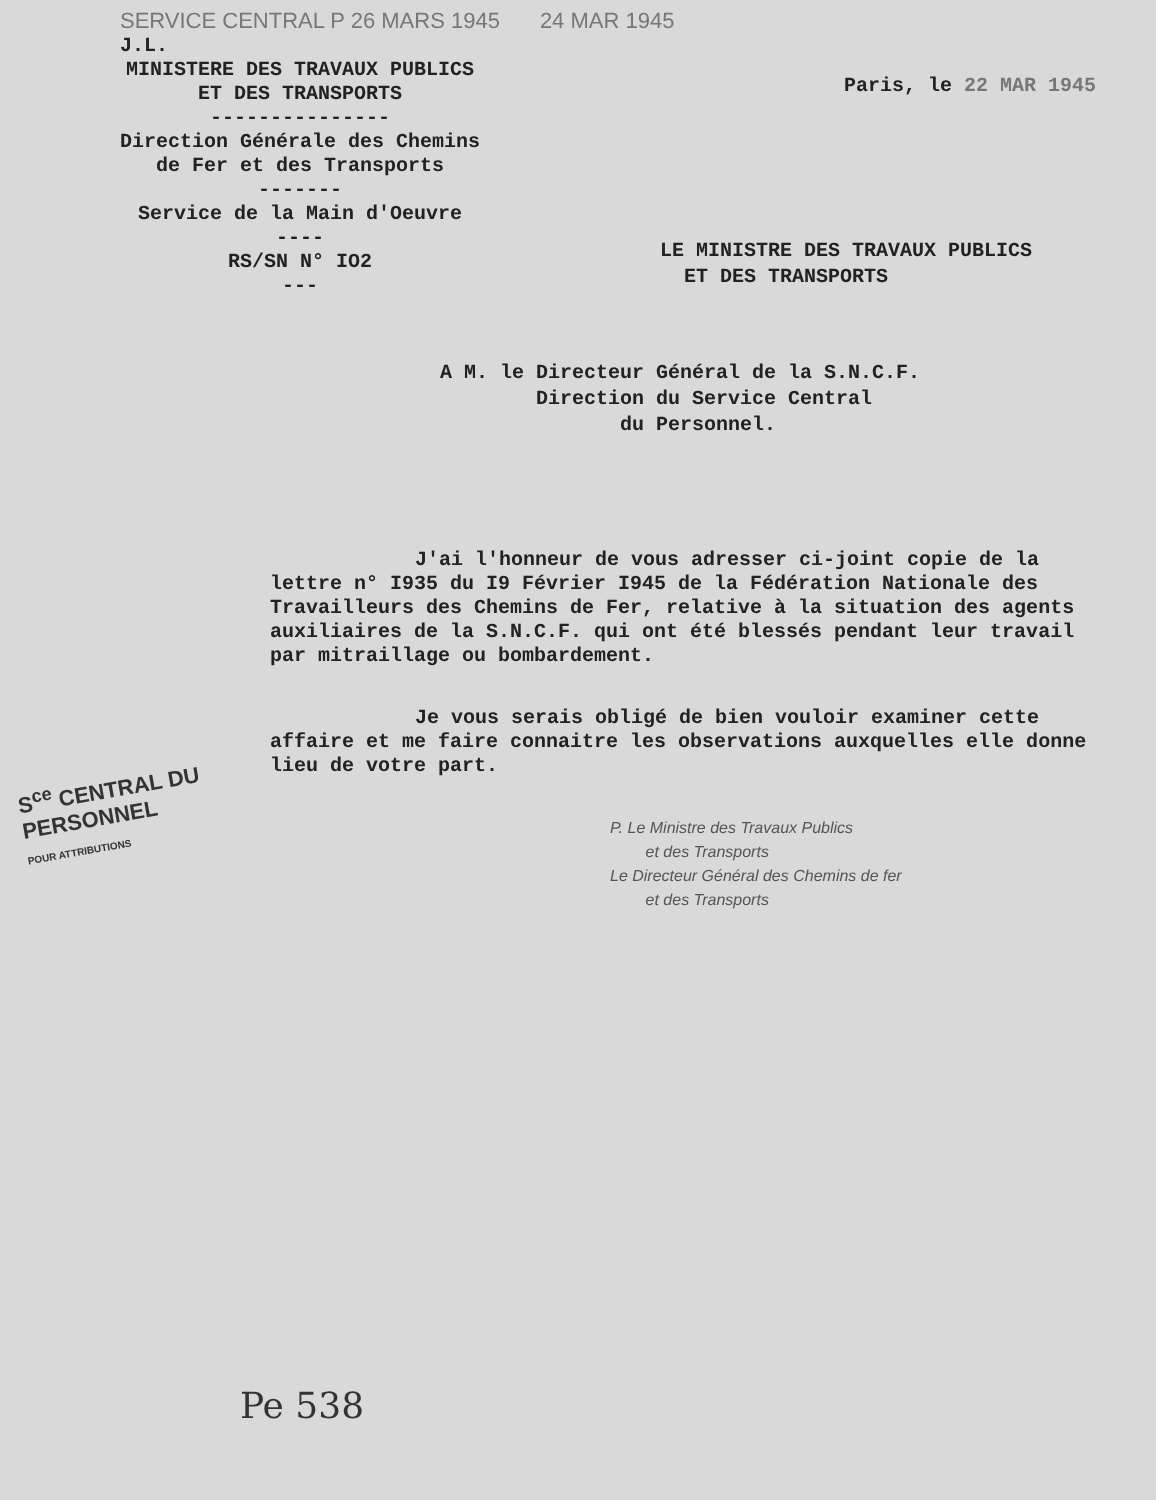SERVICE CENTRAL P 26 MARS 1945 24 MAR 1945
J.L.
MINISTERE DES TRAVAUX PUBLICS
ET DES TRANSPORTS
---------------
Direction Générale des Chemins
de Fer et des Transports
-------
Service de la Main d'Oeuvre
----
RS/SN N° IO2
---
Paris, le 22 MAR 1945
LE MINISTRE DES TRAVAUX PUBLICS
ET DES TRANSPORTS
A M. le Directeur Général de la S.N.C.F.
Direction du Service Central
du Personnel.
J'ai l'honneur de vous adresser ci-joint copie de la lettre n° I935 du I9 Février I945 de la Fédération Nationale des Travailleurs des Chemins de Fer, relative à la situation des agents auxiliaires de la S.N.C.F. qui ont été blessés pendant leur travail par mitraillage ou bombardement.
Je vous serais obligé de bien vouloir examiner cette affaire et me faire connaitre les observations auxquelles elle donne lieu de votre part.
P. Le Ministre des Travaux Publics
et des Transports
Le Directeur Général des Chemins de fer
et des Transports
S<sup>ce</sup> CENTRAL DU PERSONNEL
POUR ATTRIBUTIONS
Pe 538